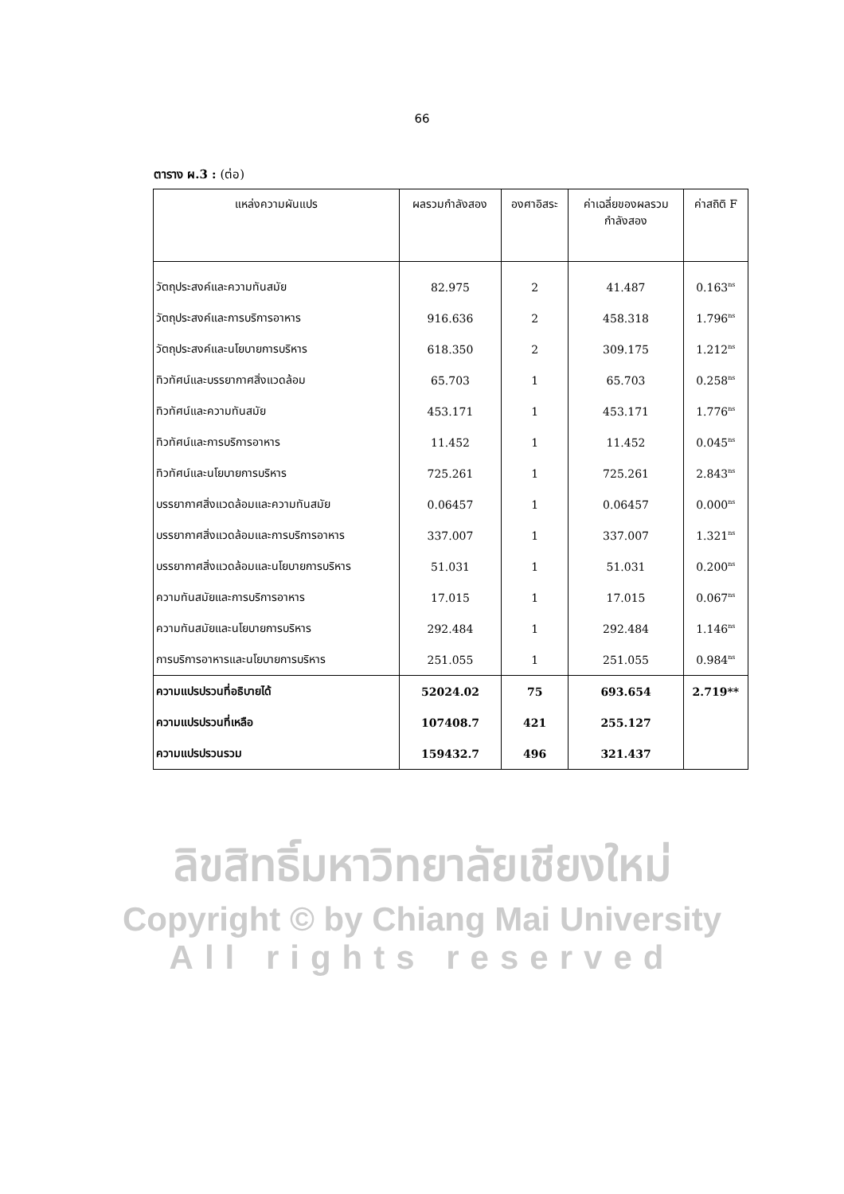66
ตาราง ผ.3 : (ต่อ)
| แหล่งความผันแปร | ผลรวมกำลังสอง | องศาอิสระ | ค่าเฉลี่ยของผลรวม กำลังสอง | ค่าสถิติ F |
| --- | --- | --- | --- | --- |
| วัตถุประสงค์และความทันสมัย | 82.975 | 2 | 41.487 | 0.163<sup>ns</sup> |
| วัตถุประสงค์และการบริการอาหาร | 916.636 | 2 | 458.318 | 1.796<sup>ns</sup> |
| วัตถุประสงค์และนโยบายการบริหาร | 618.350 | 2 | 309.175 | 1.212<sup>ns</sup> |
| ทิวทัศน์และบรรยากาศสิ่งแวดล้อม | 65.703 | 1 | 65.703 | 0.258<sup>ns</sup> |
| ทิวทัศน์และความทันสมัย | 453.171 | 1 | 453.171 | 1.776<sup>ns</sup> |
| ทิวทัศน์และการบริการอาหาร | 11.452 | 1 | 11.452 | 0.045<sup>ns</sup> |
| ทิวทัศน์และนโยบายการบริหาร | 725.261 | 1 | 725.261 | 2.843<sup>ns</sup> |
| บรรยากาศสิ่งแวดล้อมและความทันสมัย | 0.06457 | 1 | 0.06457 | 0.000<sup>ns</sup> |
| บรรยากาศสิ่งแวดล้อมและการบริการอาหาร | 337.007 | 1 | 337.007 | 1.321<sup>ns</sup> |
| บรรยากาศสิ่งแวดล้อมและนโยบายการบริหาร | 51.031 | 1 | 51.031 | 0.200<sup>ns</sup> |
| ความทันสมัยและการบริการอาหาร | 17.015 | 1 | 17.015 | 0.067<sup>ns</sup> |
| ความทันสมัยและนโยบายการบริหาร | 292.484 | 1 | 292.484 | 1.146<sup>ns</sup> |
| การบริการอาหารและนโยบายการบริหาร | 251.055 | 1 | 251.055 | 0.984<sup>ns</sup> |
| ความแปรปรวนที่อธิบายได้ | 52024.02 | 75 | 693.654 | 2.719** |
| ความแปรปรวนที่เหลือ | 107408.7 | 421 | 255.127 | |
| ความแปรปรวนรวม | 159432.7 | 496 | 321.437 | |
ลิขสิทธิ์มหาวิทยาลัยเชียงใหม่
Copyright © by Chiang Mai University
All rights reserved